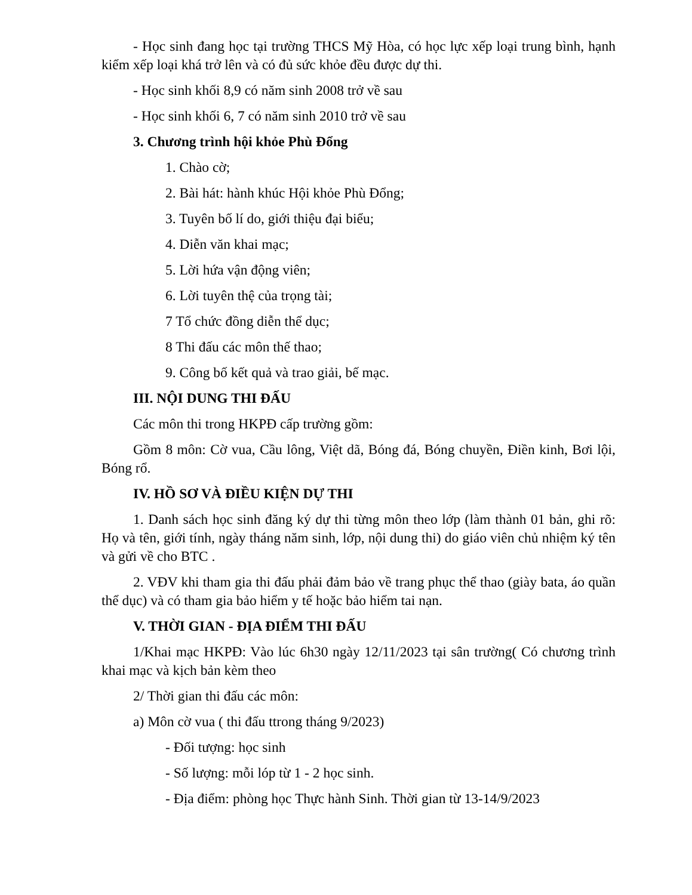- Học sinh đang học tại trường THCS Mỹ Hòa, có học lực xếp loại trung bình, hạnh kiểm xếp loại khá trở lên và có đủ sức khỏe đều được dự thi.
- Học sinh khối 8,9 có năm sinh 2008 trở về sau
- Học sinh khối 6, 7 có năm sinh 2010 trở về sau
3. Chương trình hội khỏe Phù Đổng
1. Chào cờ;
2. Bài hát: hành khúc Hội khỏe Phù Đổng;
3. Tuyên bố lí do, giới thiệu đại biểu;
4. Diễn văn khai mạc;
5. Lời hứa vận động viên;
6. Lời tuyên thệ của trọng tài;
7 Tổ chức đồng diễn thể dục;
8 Thi đấu các môn thế thao;
9. Công bố kết quả và trao giải, bế mạc.
III. NỘI DUNG THI ĐẤU
Các môn thi trong HKPĐ cấp trường gồm:
Gồm 8 môn: Cờ vua, Cầu lông, Việt dã, Bóng đá, Bóng chuyền, Điền kinh, Bơi lội, Bóng rổ.
IV. HỒ SƠ VÀ ĐIỀU KIỆN DỰ THI
1. Danh sách học sinh đăng ký dự thi từng môn theo lớp (làm thành 01 bản, ghi rõ: Họ và tên, giới tính, ngày tháng năm sinh, lớp, nội dung thi) do giáo viên chủ nhiệm ký tên và gửi về cho BTC .
2. VĐV khi tham gia thi đấu phải đảm bảo về trang phục thể thao (giày bata, áo quần thể dục) và có tham gia bảo hiểm y tế hoặc bảo hiểm tai nạn.
V. THỜI GIAN - ĐỊA ĐIỂM THI ĐẤU
1/Khai mạc HKPĐ: Vào lúc 6h30 ngày 12/11/2023 tại sân trường( Có chương trình khai mạc và kịch bản kèm theo
2/ Thời gian thi đấu các môn:
a) Môn cờ vua ( thi đấu ttrong tháng 9/2023)
- Đối tượng: học sinh
- Số lượng: mỗi lóp từ 1 - 2 học sinh.
- Địa điểm: phòng học Thực hành Sinh. Thời gian từ 13-14/9/2023